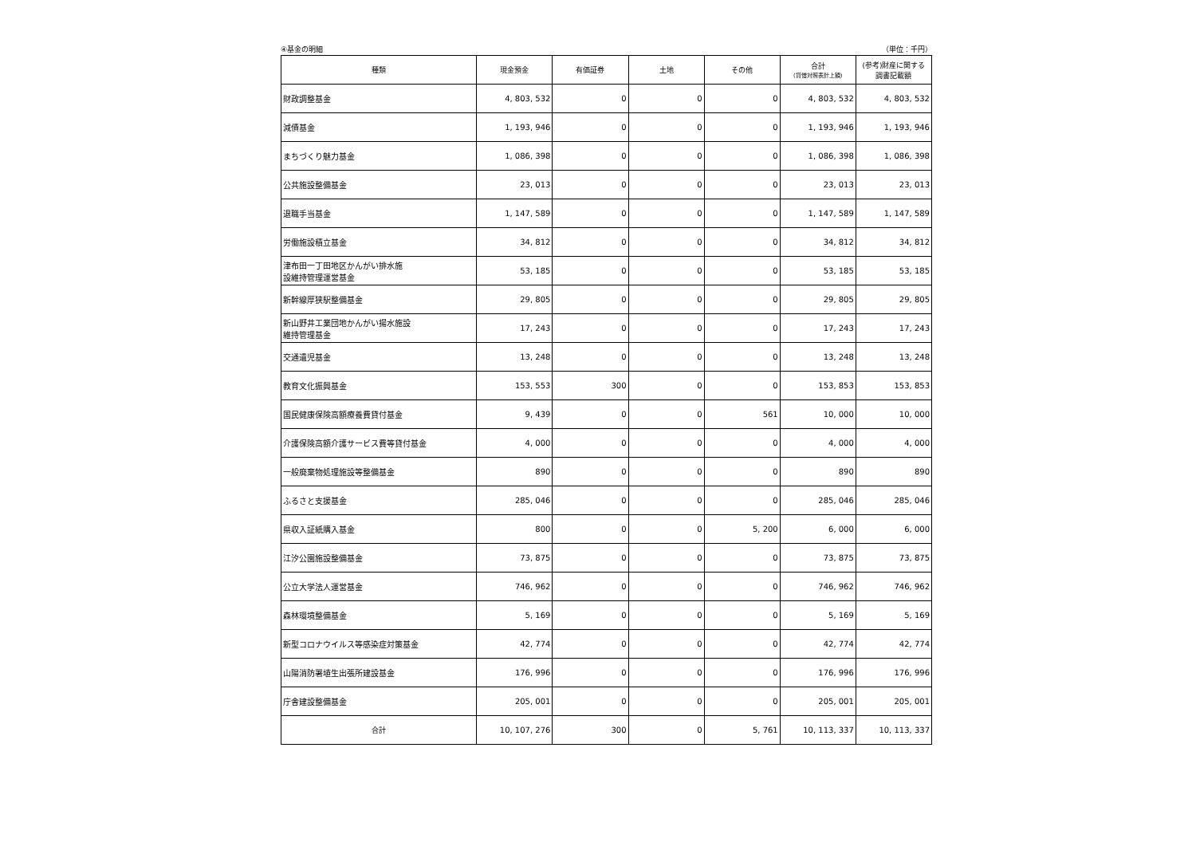④基金の明細 （単位：千円）
| 種類 | 現金預金 | 有価証券 | 土地 | その他 | 合計 (貸借対照表計上額) | (参考)財産に関する 調書記載額 |
| --- | --- | --- | --- | --- | --- | --- |
| 財政調整基金 | 4, 803, 532 | 0 | 0 | 0 | 4, 803, 532 | 4, 803, 532 |
| 減債基金 | 1, 193, 946 | 0 | 0 | 0 | 1, 193, 946 | 1, 193, 946 |
| まちづくり魅力基金 | 1, 086, 398 | 0 | 0 | 0 | 1, 086, 398 | 1, 086, 398 |
| 公共施設整備基金 | 23, 013 | 0 | 0 | 0 | 23, 013 | 23, 013 |
| 退職手当基金 | 1, 147, 589 | 0 | 0 | 0 | 1, 147, 589 | 1, 147, 589 |
| 労働施設積立基金 | 34, 812 | 0 | 0 | 0 | 34, 812 | 34, 812 |
| 津布田一丁田地区かんがい排水施 設維持管理運営基金 | 53, 185 | 0 | 0 | 0 | 53, 185 | 53, 185 |
| 新幹線厚狭駅整備基金 | 29, 805 | 0 | 0 | 0 | 29, 805 | 29, 805 |
| 新山野井工業団地かんがい揚水施設 維持管理基金 | 17, 243 | 0 | 0 | 0 | 17, 243 | 17, 243 |
| 交通遺児基金 | 13, 248 | 0 | 0 | 0 | 13, 248 | 13, 248 |
| 教育文化振興基金 | 153, 553 | 300 | 0 | 0 | 153, 853 | 153, 853 |
| 国民健康保険高額療養費貸付基金 | 9, 439 | 0 | 0 | 561 | 10, 000 | 10, 000 |
| 介護保険高額介護サービス費等貸付基金 | 4, 000 | 0 | 0 | 0 | 4, 000 | 4, 000 |
| 一般廃棄物処理施設等整備基金 | 890 | 0 | 0 | 0 | 890 | 890 |
| ふるさと支援基金 | 285, 046 | 0 | 0 | 0 | 285, 046 | 285, 046 |
| 県収入証紙購入基金 | 800 | 0 | 0 | 5, 200 | 6, 000 | 6, 000 |
| 江汐公園施設整備基金 | 73, 875 | 0 | 0 | 0 | 73, 875 | 73, 875 |
| 公立大学法人運営基金 | 746, 962 | 0 | 0 | 0 | 746, 962 | 746, 962 |
| 森林環境整備基金 | 5, 169 | 0 | 0 | 0 | 5, 169 | 5, 169 |
| 新型コロナウイルス等感染症対策基金 | 42, 774 | 0 | 0 | 0 | 42, 774 | 42, 774 |
| 山陽消防署埴生出張所建設基金 | 176, 996 | 0 | 0 | 0 | 176, 996 | 176, 996 |
| 庁舎建設整備基金 | 205, 001 | 0 | 0 | 0 | 205, 001 | 205, 001 |
| 合計 | 10, 107, 276 | 300 | 0 | 5, 761 | 10, 113, 337 | 10, 113, 337 |